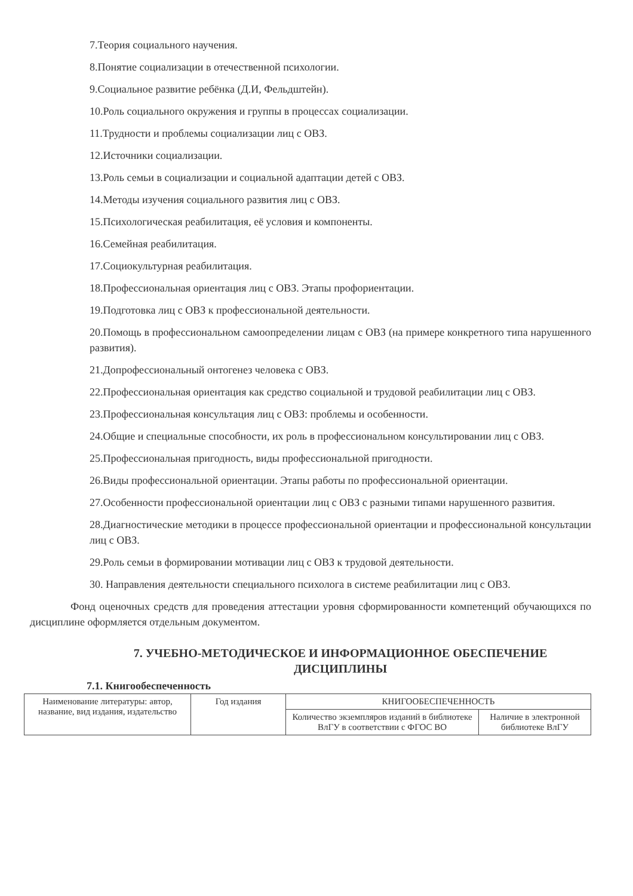7.Теория социального научения.
8.Понятие социализации в отечественной психологии.
9.Социальное развитие ребёнка (Д.И, Фельдштейн).
10.Роль социального окружения и группы в процессах социализации.
11.Трудности и проблемы социализации лиц с ОВЗ.
12.Источники социализации.
13.Роль семьи в социализации и социальной адаптации детей с ОВЗ.
14.Методы изучения социального развития лиц с ОВЗ.
15.Психологическая реабилитация, её условия и компоненты.
16.Семейная реабилитация.
17.Социокультурная реабилитация.
18.Профессиональная ориентация лиц с ОВЗ. Этапы профориентации.
19.Подготовка лиц с ОВЗ к профессиональной деятельности.
20.Помощь в профессиональном самоопределении лицам с ОВЗ (на примере конкретного типа нарушенного развития).
21.Допрофессиональный онтогенез человека с ОВЗ.
22.Профессиональная ориентация как средство социальной и трудовой реабилитации лиц с ОВЗ.
23.Профессиональная консультация лиц с ОВЗ: проблемы и особенности.
24.Общие и специальные способности, их роль в профессиональном консультировании лиц с ОВЗ.
25.Профессиональная пригодность, виды профессиональной пригодности.
26.Виды профессиональной ориентации. Этапы работы по профессиональной ориентации.
27.Особенности профессиональной ориентации лиц с ОВЗ с разными типами нарушенного развития.
28.Диагностические методики в процессе профессиональной ориентации и профессиональной консультации лиц с ОВЗ.
29.Роль семьи в формировании мотивации лиц с ОВЗ к трудовой деятельности.
30. Направления деятельности специального психолога в системе реабилитации лиц с ОВЗ.
Фонд оценочных средств для проведения аттестации уровня сформированности компетенций обучающихся по дисциплине оформляется отдельным документом.
7. УЧЕБНО-МЕТОДИЧЕСКОЕ И ИНФОРМАЦИОННОЕ ОБЕСПЕЧЕНИЕ ДИСЦИПЛИНЫ
7.1. Книгообеспеченность
| Наименование литературы: автор, название, вид издания, издательство | Год издания | КНИГООБЕСПЕЧЕННОСТЬ | |
| --- | --- | --- | --- |
| | | Количество экземпляров изданий в библиотеке ВлГУ в соответствии с ФГОС ВО | Наличие в электронной библиотеке ВлГУ |